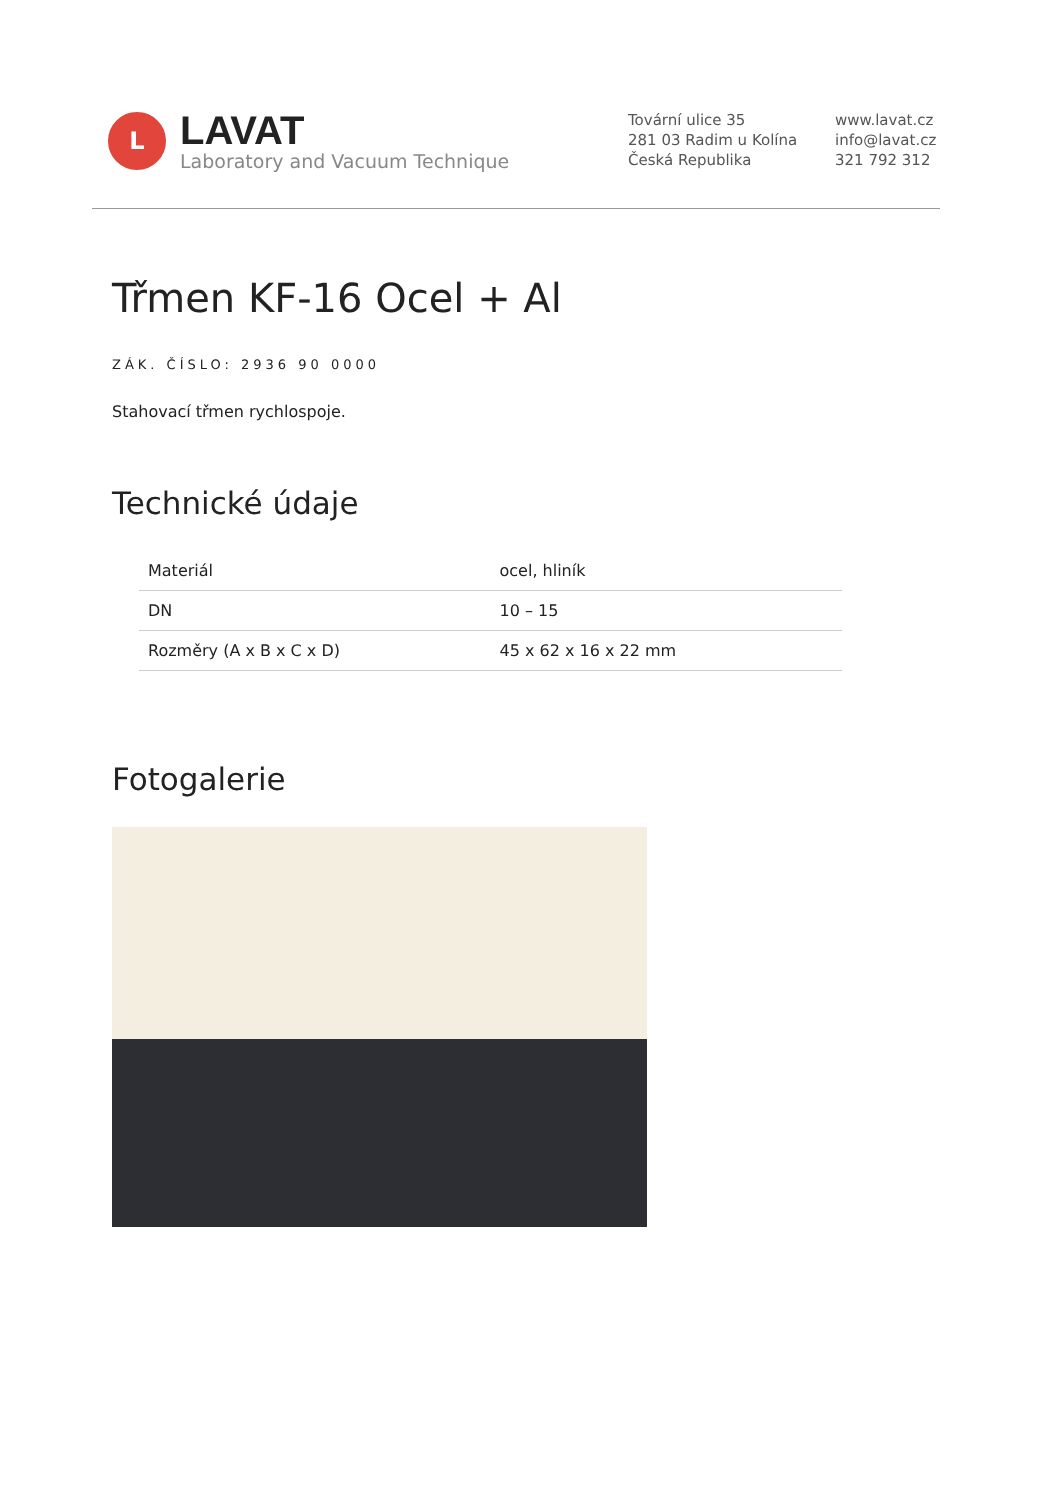L
LAVAT
Laboratory and Vacuum Technique
Tovární ulice 35
281 03 Radim u Kolína
Česká Republika
www.lavat.cz
info@lavat.cz
321 792 312
Třmen KF-16 Ocel + Al
ZÁK. ČÍSLO: 2936 90 0000
Stahovací třmen rychlospoje.
Technické údaje
| Materiál | ocel, hliník |
| DN | 10 – 15 |
| Rozměry (A x B x C x D) | 45 x 62 x 16 x 22 mm |
Fotogalerie